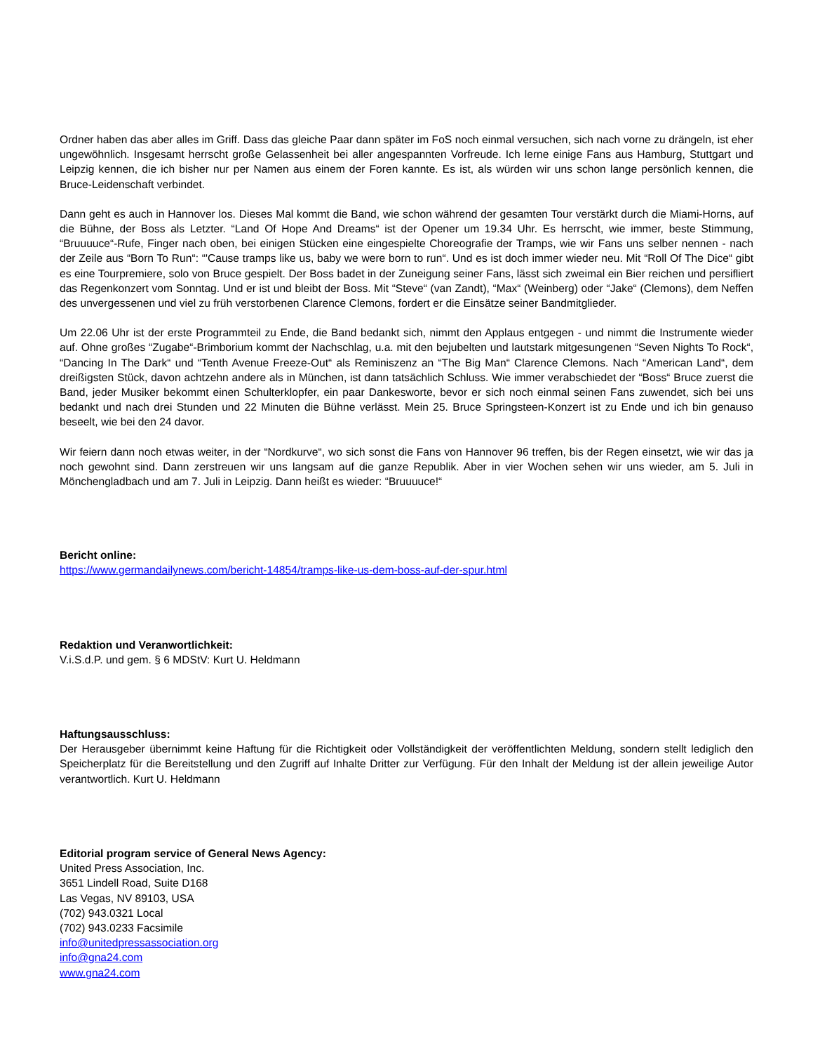Ordner haben das aber alles im Griff. Dass das gleiche Paar dann später im FoS noch einmal versuchen, sich nach vorne zu drängeln, ist eher ungewöhnlich. Insgesamt herrscht große Gelassenheit bei aller angespannten Vorfreude. Ich lerne einige Fans aus Hamburg, Stuttgart und Leipzig kennen, die ich bisher nur per Namen aus einem der Foren kannte. Es ist, als würden wir uns schon lange persönlich kennen, die Bruce-Leidenschaft verbindet.
Dann geht es auch in Hannover los. Dieses Mal kommt die Band, wie schon während der gesamten Tour verstärkt durch die Miami-Horns, auf die Bühne, der Boss als Letzter. “Land Of Hope And Dreams“ ist der Opener um 19.34 Uhr. Es herrscht, wie immer, beste Stimmung, “Bruuuuce“-Rufe, Finger nach oben, bei einigen Stücken eine eingespielte Choreografie der Tramps, wie wir Fans uns selber nennen - nach der Zeile aus “Born To Run“: “'Cause tramps like us, baby we were born to run“. Und es ist doch immer wieder neu. Mit “Roll Of The Dice“ gibt es eine Tourpremiere, solo von Bruce gespielt. Der Boss badet in der Zuneigung seiner Fans, lässt sich zweimal ein Bier reichen und persifliert das Regenkonzert vom Sonntag. Und er ist und bleibt der Boss. Mit “Steve“ (van Zandt), “Max“ (Weinberg) oder “Jake“ (Clemons), dem Neffen des unvergessenen und viel zu früh verstorbenen Clarence Clemons, fordert er die Einsätze seiner Bandmitglieder.
Um 22.06 Uhr ist der erste Programmteil zu Ende, die Band bedankt sich, nimmt den Applaus entgegen - und nimmt die Instrumente wieder auf. Ohne großes “Zugabe“-Brimborium kommt der Nachschlag, u.a. mit den bejubelten und lautstark mitgesungenen “Seven Nights To Rock“, “Dancing In The Dark“ und “Tenth Avenue Freeze-Out“ als Reminiszenz an “The Big Man“ Clarence Clemons. Nach “American Land“, dem dreißigsten Stück, davon achtzehn andere als in München, ist dann tatsächlich Schluss. Wie immer verabschiedet der “Boss“ Bruce zuerst die Band, jeder Musiker bekommt einen Schulterklopfer, ein paar Dankesworte, bevor er sich noch einmal seinen Fans zuwendet, sich bei uns bedankt und nach drei Stunden und 22 Minuten die Bühne verlässt. Mein 25. Bruce Springsteen-Konzert ist zu Ende und ich bin genauso beseelt, wie bei den 24 davor.
Wir feiern dann noch etwas weiter, in der “Nordkurve“, wo sich sonst die Fans von Hannover 96 treffen, bis der Regen einsetzt, wie wir das ja noch gewohnt sind. Dann zerstreuen wir uns langsam auf die ganze Republik. Aber in vier Wochen sehen wir uns wieder, am 5. Juli in Mönchengladbach und am 7. Juli in Leipzig. Dann heißt es wieder: “Bruuuuce!“
Bericht online:
https://www.germandailynews.com/bericht-14854/tramps-like-us-dem-boss-auf-der-spur.html
Redaktion und Veranwortlichkeit:
V.i.S.d.P. und gem. § 6 MDStV: Kurt U. Heldmann
Haftungsausschluss:
Der Herausgeber übernimmt keine Haftung für die Richtigkeit oder Vollständigkeit der veröffentlichten Meldung, sondern stellt lediglich den Speicherplatz für die Bereitstellung und den Zugriff auf Inhalte Dritter zur Verfügung. Für den Inhalt der Meldung ist der allein jeweilige Autor verantwortlich. Kurt U. Heldmann
Editorial program service of General News Agency:
United Press Association, Inc.
3651 Lindell Road, Suite D168
Las Vegas, NV 89103, USA
(702) 943.0321 Local
(702) 943.0233 Facsimile
info@unitedpressassociation.org
info@gna24.com
www.gna24.com